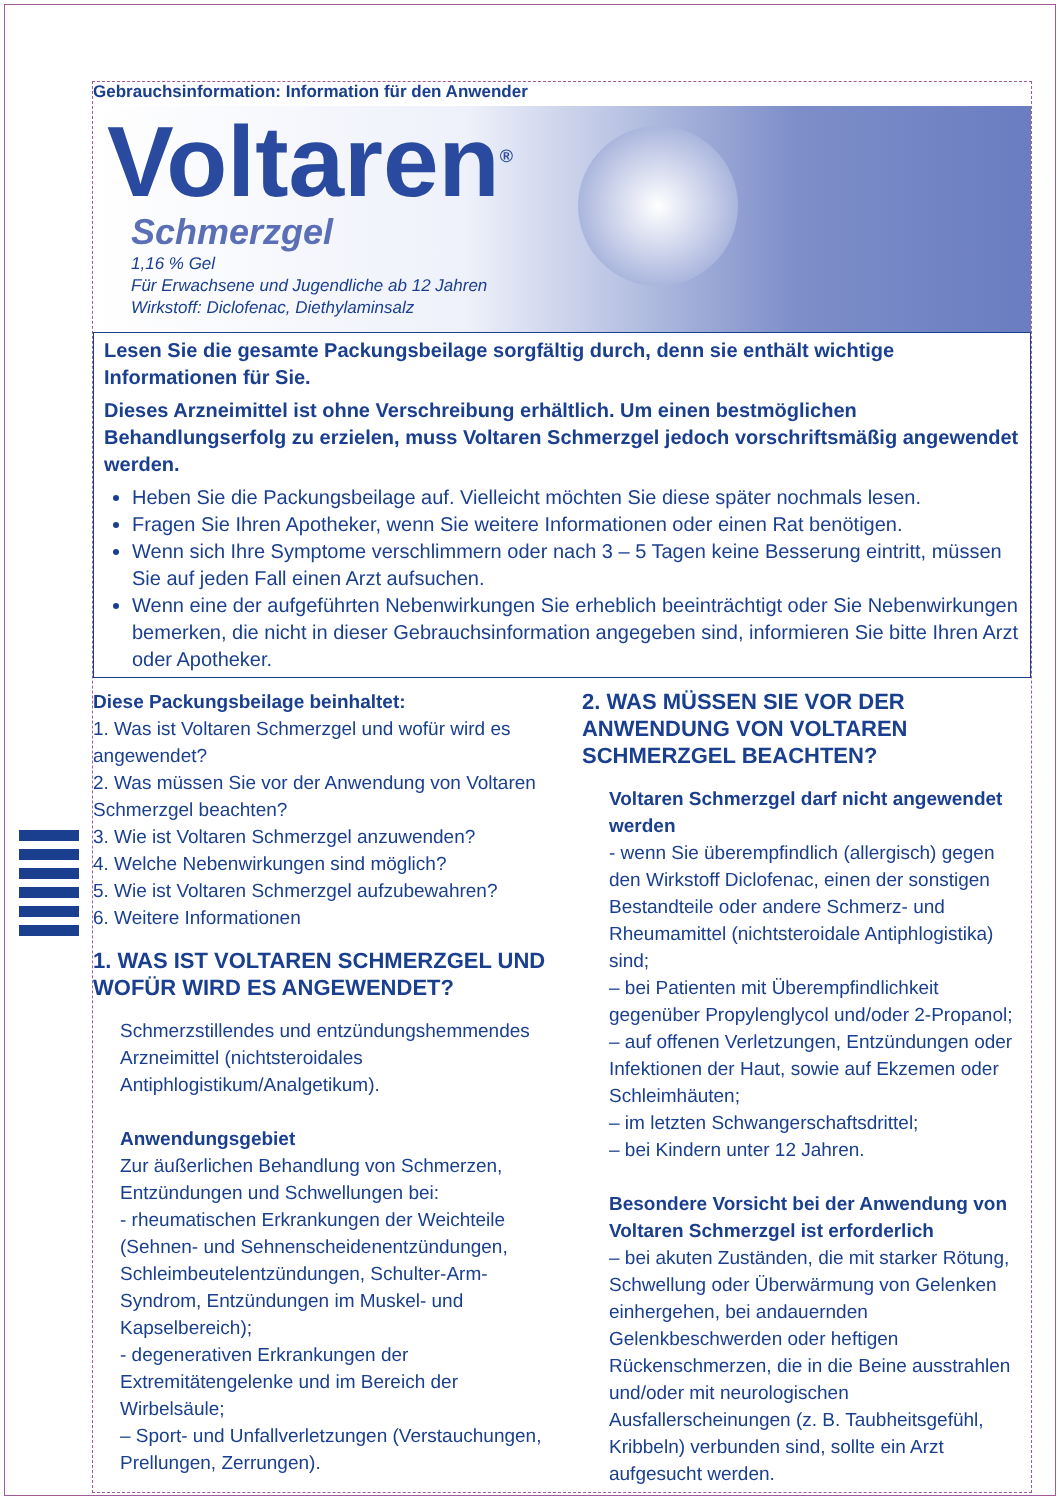Gebrauchsinformation: Information für den Anwender
Voltaren<sup>®</sup>
Schmerzgel
1,16 % Gel
Für Erwachsene und Jugendliche ab 12 Jahren
Wirkstoff: Diclofenac, Diethylaminsalz
Lesen Sie die gesamte Packungsbeilage sorgfältig durch, denn sie enthält wichtige Informationen für Sie.
Dieses Arzneimittel ist ohne Verschreibung erhältlich. Um einen bestmöglichen Behandlungserfolg zu erzielen, muss Voltaren Schmerzgel jedoch vorschriftsmäßig angewendet werden.
Heben Sie die Packungsbeilage auf. Vielleicht möchten Sie diese später nochmals lesen.
Fragen Sie Ihren Apotheker, wenn Sie weitere Informationen oder einen Rat benötigen.
Wenn sich Ihre Symptome verschlimmern oder nach 3 – 5 Tagen keine Besserung eintritt, müssen Sie auf jeden Fall einen Arzt aufsuchen.
Wenn eine der aufgeführten Nebenwirkungen Sie erheblich beeinträchtigt oder Sie Nebenwirkungen bemerken, die nicht in dieser Gebrauchsinformation angegeben sind, informieren Sie bitte Ihren Arzt oder Apotheker.
Diese Packungsbeilage beinhaltet:
1. Was ist Voltaren Schmerzgel und wofür wird es angewendet?
2. Was müssen Sie vor der Anwendung von Voltaren Schmerzgel beachten?
3. Wie ist Voltaren Schmerzgel anzuwenden?
4. Welche Nebenwirkungen sind möglich?
5. Wie ist Voltaren Schmerzgel aufzubewahren?
6. Weitere Informationen
1. WAS IST VOLTAREN SCHMERZGEL UND WOFÜR WIRD ES ANGEWENDET?
Schmerzstillendes und entzündungshemmendes Arzneimittel (nichtsteroidales Antiphlogistikum/Analgetikum).
Anwendungsgebiet
Zur äußerlichen Behandlung von Schmerzen, Entzündungen und Schwellungen bei:
- rheumatischen Erkrankungen der Weichteile (Sehnen- und Sehnenscheidenentzündungen, Schleimbeutelentzündungen, Schulter-Arm-Syndrom, Entzündungen im Muskel- und Kapselbereich);
- degenerativen Erkrankungen der Extremitätengelenke und im Bereich der Wirbelsäule;
– Sport- und Unfallverletzungen (Verstauchungen, Prellungen, Zerrungen).
2. WAS MÜSSEN SIE VOR DER ANWENDUNG VON VOLTAREN SCHMERZGEL BEACHTEN?
Voltaren Schmerzgel darf nicht angewendet werden
- wenn Sie überempfindlich (allergisch) gegen den Wirkstoff Diclofenac, einen der sonstigen Bestandteile oder andere Schmerz- und Rheumamittel (nichtsteroidale Antiphlogistika) sind;
– bei Patienten mit Überempfindlichkeit gegenüber Propylenglycol und/oder 2-Propanol;
– auf offenen Verletzungen, Entzündungen oder Infektionen der Haut, sowie auf Ekzemen oder Schleimhäuten;
– im letzten Schwangerschaftsdrittel;
– bei Kindern unter 12 Jahren.
Besondere Vorsicht bei der Anwendung von Voltaren Schmerzgel ist erforderlich
– bei akuten Zuständen, die mit starker Rötung, Schwellung oder Überwärmung von Gelenken einhergehen, bei andauernden Gelenkbeschwerden oder heftigen Rückenschmerzen, die in die Beine ausstrahlen und/oder mit neurologischen Ausfallerscheinungen (z. B. Taubheitsgefühl, Kribbeln) verbunden sind, sollte ein Arzt aufgesucht werden.